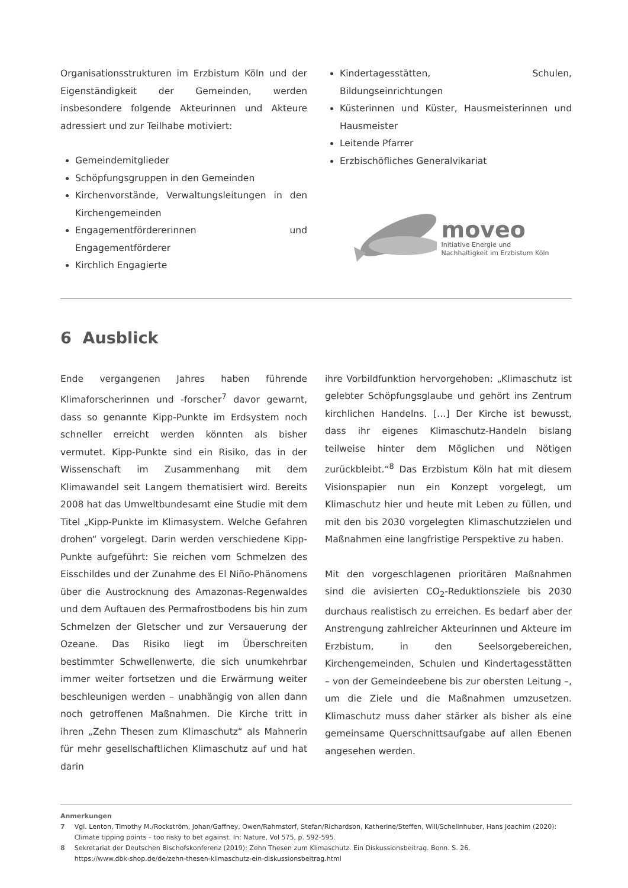Organisationsstrukturen im Erzbistum Köln und der Eigenständigkeit der Gemeinden, werden insbesondere folgende Akteurinnen und Akteure adressiert und zur Teilhabe motiviert:
Gemeindemitglieder
Schöpfungsgruppen in den Gemeinden
Kirchenvorstände, Verwaltungsleitungen in den Kirchengemeinden
Engagementfördererinnen und Engagementförderer
Kirchlich Engagierte
Kindertagesstätten, Schulen, Bildungseinrichtungen
Küsterinnen und Küster, Hausmeisterinnen und Hausmeister
Leitende Pfarrer
Erzbischöfliches Generalvikariat
moveo
Initiative Energie und
Nachhaltigkeit im Erzbistum Köln
6 Ausblick
Ende vergangenen Jahres haben führende Klimaforscherinnen und -forscher<sup>7</sup> davor gewarnt, dass so genannte Kipp-Punkte im Erdsystem noch schneller erreicht werden könnten als bisher vermutet. Kipp-Punkte sind ein Risiko, das in der Wissenschaft im Zusammenhang mit dem Klimawandel seit Langem thematisiert wird. Bereits 2008 hat das Umweltbundesamt eine Studie mit dem Titel „Kipp-Punkte im Klimasystem. Welche Gefahren drohen“ vorgelegt. Darin werden verschiedene Kipp-Punkte aufgeführt: Sie reichen vom Schmelzen des Eisschildes und der Zunahme des El Niño-Phänomens über die Austrocknung des Amazonas-Regenwaldes und dem Auftauen des Permafrostbodens bis hin zum Schmelzen der Gletscher und zur Versauerung der Ozeane. Das Risiko liegt im Überschreiten bestimmter Schwellenwerte, die sich unumkehrbar immer weiter fortsetzen und die Erwärmung weiter beschleunigen werden – unabhängig von allen dann noch getroffenen Maßnahmen. Die Kirche tritt in ihren „Zehn Thesen zum Klimaschutz“ als Mahnerin für mehr gesellschaftlichen Klimaschutz auf und hat darin
ihre Vorbildfunktion hervorgehoben: „Klimaschutz ist gelebter Schöpfungsglaube und gehört ins Zentrum kirchlichen Handelns. […] Der Kirche ist bewusst, dass ihr eigenes Klimaschutz-Handeln bislang teilweise hinter dem Möglichen und Nötigen zurückbleibt.“<sup>8</sup> Das Erzbistum Köln hat mit diesem Visionspapier nun ein Konzept vorgelegt, um Klimaschutz hier und heute mit Leben zu füllen, und mit den bis 2030 vorgelegten Klimaschutzzielen und Maßnahmen eine langfristige Perspektive zu haben.
Mit den vorgeschlagenen prioritären Maßnahmen sind die avisierten CO<sub>2</sub>-Reduktionsziele bis 2030 durchaus realistisch zu erreichen. Es bedarf aber der Anstrengung zahlreicher Akteurinnen und Akteure im Erzbistum, in den Seelsorgebereichen, Kirchengemeinden, Schulen und Kindertagesstätten – von der Gemeindeebene bis zur obersten Leitung –, um die Ziele und die Maßnahmen umzusetzen. Klimaschutz muss daher stärker als bisher als eine gemeinsame Querschnittsaufgabe auf allen Ebenen angesehen werden.
Anmerkungen
7 Vgl. Lenton, Timothy M./Rockström, Johan/Gaffney, Owen/Rahmstorf, Stefan/Richardson, Katherine/Steffen, Will/Schellnhuber, Hans Joachim (2020): Climate tipping points – too risky to bet against. In: Nature, Vol 575, p. 592-595.
8 Sekretariat der Deutschen Bischofskonferenz (2019): Zehn Thesen zum Klimaschutz. Ein Diskussionsbeitrag. Bonn. S. 26.
https://www.dbk-shop.de/de/zehn-thesen-klimaschutz-ein-diskussionsbeitrag.html